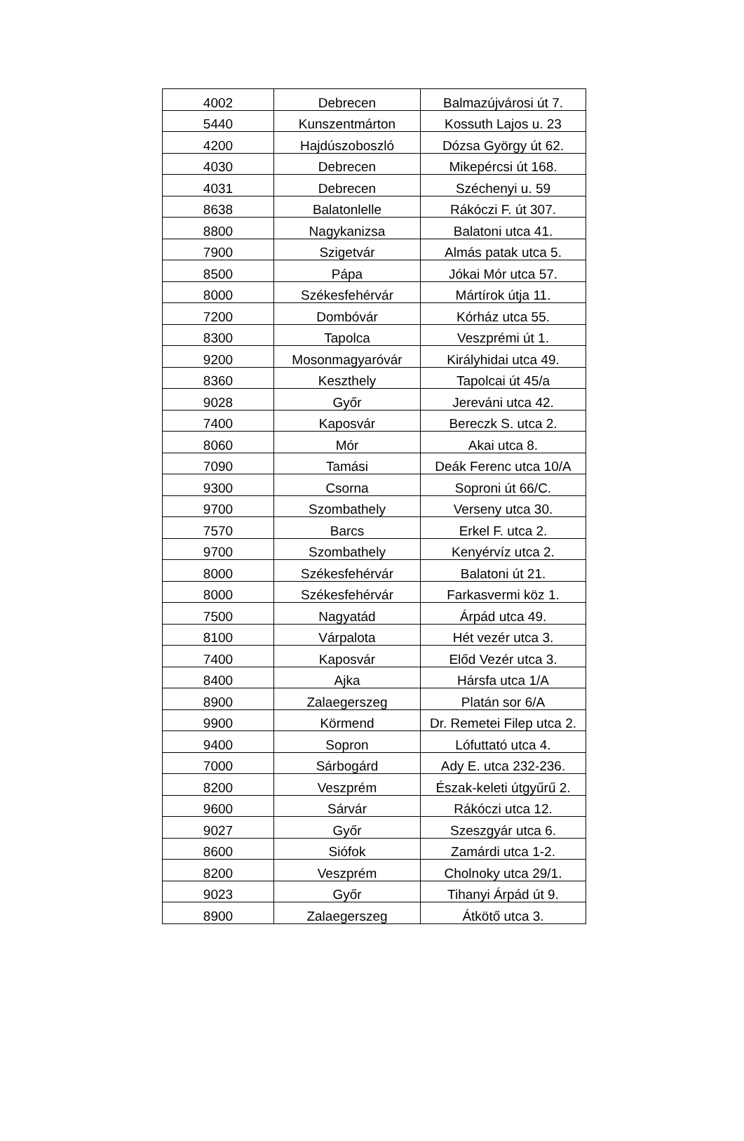| 4002 | Debrecen | Balmazújvárosi út 7. |
| 5440 | Kunszentmárton | Kossuth Lajos u. 23 |
| 4200 | Hajdúszoboszló | Dózsa György út 62. |
| 4030 | Debrecen | Mikepércsi út 168. |
| 4031 | Debrecen | Széchenyi u. 59 |
| 8638 | Balatonlelle | Rákóczi F. út 307. |
| 8800 | Nagykanizsa | Balatoni utca 41. |
| 7900 | Szigetvár | Almás patak utca 5. |
| 8500 | Pápa | Jókai Mór utca 57. |
| 8000 | Székesfehérvár | Mártírok útja 11. |
| 7200 | Dombóvár | Kórház utca 55. |
| 8300 | Tapolca | Veszprémi út 1. |
| 9200 | Mosonmagyaróvár | Királyhidai utca 49. |
| 8360 | Keszthely | Tapolcai út 45/a |
| 9028 | Győr | Jereváni utca 42. |
| 7400 | Kaposvár | Bereczk S. utca 2. |
| 8060 | Mór | Akai utca 8. |
| 7090 | Tamási | Deák Ferenc utca 10/A |
| 9300 | Csorna | Soproni út 66/C. |
| 9700 | Szombathely | Verseny utca 30. |
| 7570 | Barcs | Erkel F. utca 2. |
| 9700 | Szombathely | Kenyérvíz utca 2. |
| 8000 | Székesfehérvár | Balatoni út 21. |
| 8000 | Székesfehérvár | Farkasvermi köz 1. |
| 7500 | Nagyatád | Árpád utca 49. |
| 8100 | Várpalota | Hét vezér utca 3. |
| 7400 | Kaposvár | Előd Vezér utca 3. |
| 8400 | Ajka | Hársfa utca 1/A |
| 8900 | Zalaegerszeg | Platán sor 6/A |
| 9900 | Körmend | Dr. Remetei Filep utca 2. |
| 9400 | Sopron | Lófuttató utca 4. |
| 7000 | Sárbogárd | Ady E. utca 232-236. |
| 8200 | Veszprém | Észak-keleti útgyűrű 2. |
| 9600 | Sárvár | Rákóczi utca 12. |
| 9027 | Győr | Szeszgyár utca 6. |
| 8600 | Siófok | Zamárdi utca 1-2. |
| 8200 | Veszprém | Cholnoky utca 29/1. |
| 9023 | Győr | Tihanyi Árpád út 9. |
| 8900 | Zalaegerszeg | Átkötő utca 3. |